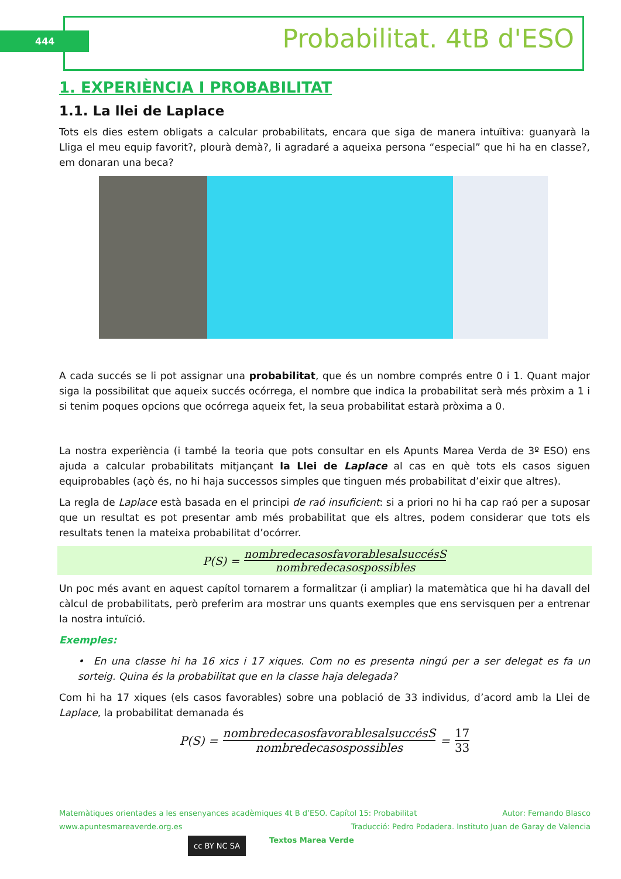444 Probabilitat. 4tB d'ESO
1. EXPERIÈNCIA I PROBABILITAT
1.1. La llei de Laplace
Tots els dies estem obligats a calcular probabilitats, encara que siga de manera intuïtiva: guanyarà la Lliga el meu equip favorit?, plourà demà?, li agradaré a aqueixa persona “especial” que hi ha en classe?, em donaran una beca?
A cada succés se li pot assignar una probabilitat, que és un nombre comprés entre 0 i 1. Quant major siga la possibilitat que aqueix succés ocórrega, el nombre que indica la probabilitat serà més pròxim a 1 i si tenim poques opcions que ocórrega aqueix fet, la seua probabilitat estarà pròxima a 0.
La nostra experiència (i també la teoria que pots consultar en els Apunts Marea Verda de 3º ESO) ens ajuda a calcular probabilitats mitjançant la Llei de Laplace al cas en què tots els casos siguen equiprobables (açò és, no hi haja successos simples que tinguen més probabilitat d’eixir que altres).
La regla de Laplace està basada en el principi de raó insuficient: si a priori no hi ha cap raó per a suposar que un resultat es pot presentar amb més probabilitat que els altres, podem considerar que tots els resultats tenen la mateixa probabilitat d’ocórrer.
P(S) = nombredecasosfavorablesalsuccésS nombredecasospossibles
Un poc més avant en aquest capítol tornarem a formalitzar (i ampliar) la matemàtica que hi ha davall del càlcul de probabilitats, però preferim ara mostrar uns quants exemples que ens servisquen per a entrenar la nostra intuïció.
Exemples:
• En una classe hi ha 16 xics i 17 xiques. Com no es presenta ningú per a ser delegat es fa un sorteig. Quina és la probabilitat que en la classe haja delegada?
Com hi ha 17 xiques (els casos favorables) sobre una població de 33 individus, d’acord amb la Llei de Laplace, la probabilitat demanada és
P(S) = nombredecasosfavorablesalsuccésS nombredecasospossibles = 17 33
Matemàtiques orientades a les ensenyances acadèmiques 4t B d’ESO. Capítol 15: Probabilitat Autor: Fernando Blasco
www.apuntesmareaverde.org.es Traducció: Pedro Podadera. Instituto Juan de Garay de Valencia
cc BY NC SA Textos Marea Verde